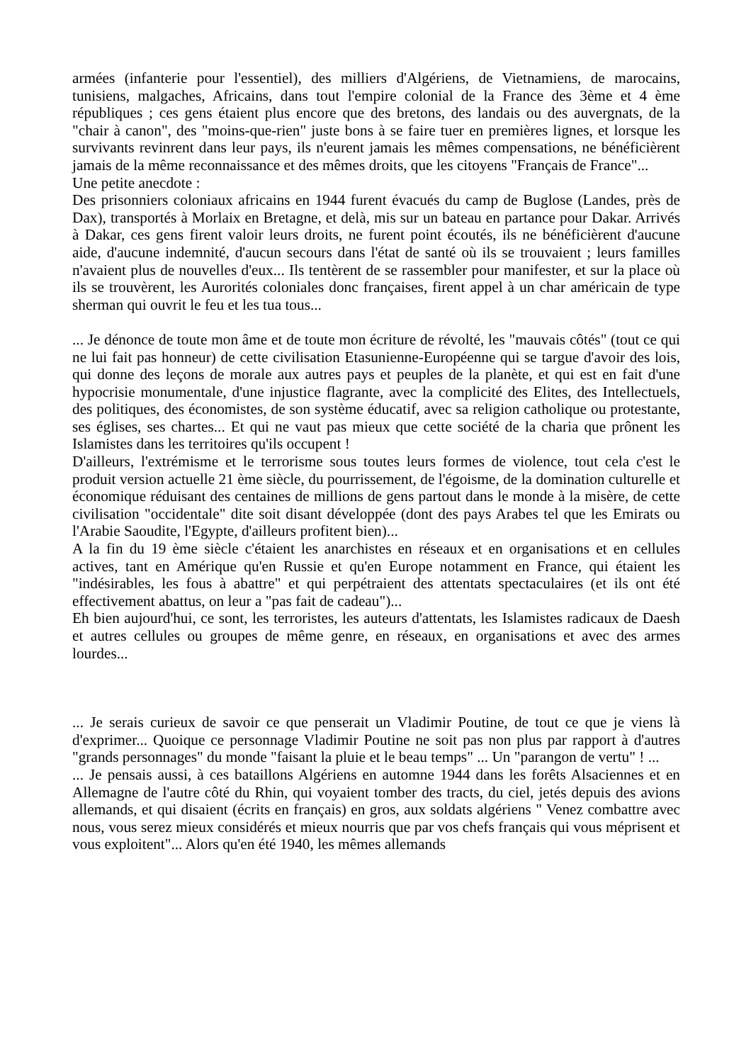armées (infanterie pour l'essentiel), des milliers d'Algériens, de Vietnamiens, de marocains, tunisiens, malgaches, Africains, dans tout l'empire colonial de la France des 3ème et 4 ème républiques ; ces gens étaient plus encore que des bretons, des landais ou des auvergnats, de la "chair à canon", des "moins-que-rien" juste bons à se faire tuer en premières lignes, et lorsque les survivants revinrent dans leur pays, ils n'eurent jamais les mêmes compensations, ne bénéficièrent jamais de la même reconnaissance et des mêmes droits, que les citoyens "Français de France"...
Une petite anecdote :
Des prisonniers coloniaux africains en 1944 furent évacués du camp de Buglose (Landes, près de Dax), transportés à Morlaix en Bretagne, et delà, mis sur un bateau en partance pour Dakar. Arrivés à Dakar, ces gens firent valoir leurs droits, ne furent point écoutés, ils ne bénéficièrent d'aucune aide, d'aucune indemnité, d'aucun secours dans l'état de santé où ils se trouvaient ; leurs familles n'avaient plus de nouvelles d'eux... Ils tentèrent de se rassembler pour manifester, et sur la place où ils se trouvèrent, les Aurorités coloniales donc françaises, firent appel à un char américain de type sherman qui ouvrit le feu et les tua tous...
... Je dénonce de toute mon âme et de toute mon écriture de révolté, les "mauvais côtés" (tout ce qui ne lui fait pas honneur) de cette civilisation Etasunienne-Européenne qui se targue d'avoir des lois, qui donne des leçons de morale aux autres pays et peuples de la planète, et qui est en fait d'une hypocrisie monumentale, d'une injustice flagrante, avec la complicité des Elites, des Intellectuels, des politiques, des économistes, de son système éducatif, avec sa religion catholique ou protestante, ses églises, ses chartes... Et qui ne vaut pas mieux que cette société de la charia que prônent les Islamistes dans les territoires qu'ils occupent !
D'ailleurs, l'extrémisme et le terrorisme sous toutes leurs formes de violence, tout cela c'est le produit version actuelle 21 ème siècle, du pourrissement, de l'égoisme, de la domination culturelle et économique réduisant des centaines de millions de gens partout dans le monde à la misère, de cette civilisation "occidentale" dite soit disant développée (dont des pays Arabes tel que les Emirats ou l'Arabie Saoudite, l'Egypte, d'ailleurs profitent bien)...
A la fin du 19 ème siècle c'étaient les anarchistes en réseaux et en organisations et en cellules actives, tant en Amérique qu'en Russie et qu'en Europe notamment en France, qui étaient les "indésirables, les fous à abattre" et qui perpétraient des attentats spectaculaires (et ils ont été effectivement abattus, on leur a "pas fait de cadeau")...
Eh bien aujourd'hui, ce sont, les terroristes, les auteurs d'attentats, les Islamistes radicaux de Daesh et autres cellules ou groupes de même genre, en réseaux, en organisations et avec des armes lourdes...
... Je serais curieux de savoir ce que penserait un Vladimir Poutine, de tout ce que je viens là d'exprimer... Quoique ce personnage Vladimir Poutine ne soit pas non plus par rapport à d'autres "grands personnages" du monde "faisant la pluie et le beau temps" ... Un "parangon de vertu" ! ...
... Je pensais aussi, à ces bataillons Algériens en automne 1944 dans les forêts Alsaciennes et en Allemagne de l'autre côté du Rhin, qui voyaient tomber des tracts, du ciel, jetés depuis des avions allemands, et qui disaient (écrits en français) en gros, aux soldats algériens " Venez combattre avec nous, vous serez mieux considérés et mieux nourris que par vos chefs français qui vous méprisent et vous exploitent"... Alors qu'en été 1940, les mêmes allemands